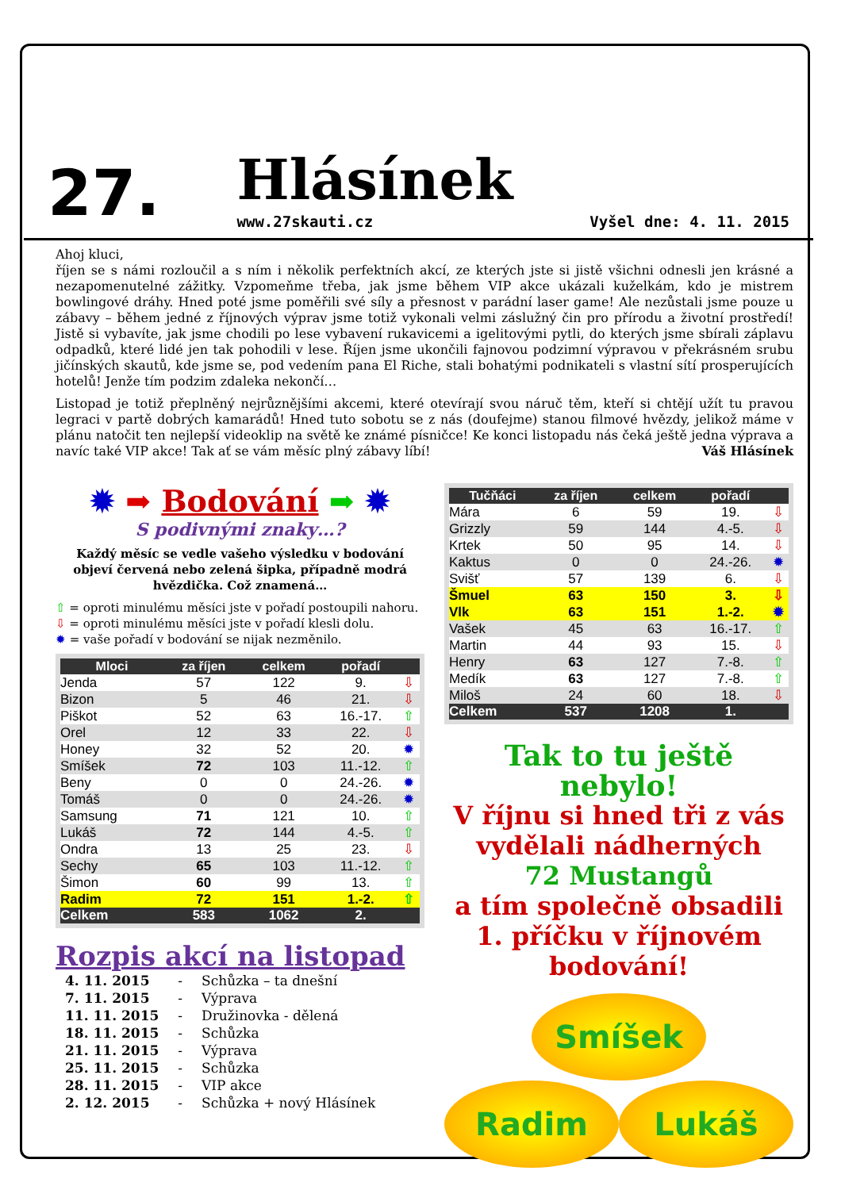27. Hlásínek
www.27skauti.cz Vyšel dne: 4. 11. 2015
Ahoj kluci,
říjen se s námi rozloučil a s ním i několik perfektních akcí, ze kterých jste si jistě všichni odnesli jen krásné a nezapomenutelné zážitky. Vzpomeňme třeba, jak jsme během VIP akce ukázali kuželkám, kdo je mistrem bowlingové dráhy. Hned poté jsme poměřili své síly a přesnost v parádní laser game! Ale nezůstali jsme pouze u zábavy – během jedné z říjnových výprav jsme totiž vykonali velmi záslužný čin pro přírodu a životní prostředí! Jistě si vybavíte, jak jsme chodili po lese vybavení rukavicemi a igelitovými pytli, do kterých jsme sbírali záplavu odpadků, které lidé jen tak pohodili v lese. Říjen jsme ukončili fajnovou podzimní výpravou v překrásném srubu jičínských skautů, kde jsme se, pod vedením pana El Riche, stali bohatými podnikateli s vlastní sítí prosperujících hotelů! Jenže tím podzim zdaleka nekončí…
Listopad je totiž přeplněný nejrůznějšími akcemi, které otevírají svou náruč těm, kteří si chtějí užít tu pravou legraci v partě dobrých kamarádů! Hned tuto sobotu se z nás (doufejme) stanou filmové hvězdy, jelikož máme v plánu natočit ten nejlepší videoklip na světě ke známé písničce! Ke konci listopadu nás čeká ještě jedna výprava a navíc také VIP akce! Tak ať se vám měsíc plný zábavy líbí! Váš Hlásínek
✹ ➡ Bodování ➡ ✹
S podivnými znaky…?
Každý měsíc se vedle vašeho výsledku v bodování objeví červená nebo zelená šipka, případně modrá hvězdička. Což znamená…
⇧ = oproti minulému měsíci jste v pořadí postoupili nahoru.
⇩ = oproti minulému měsíci jste v pořadí klesli dolu.
✹ = vaše pořadí v bodování se nijak nezměnilo.
| Mloci | za říjen | celkem | pořadí | |
| --- | --- | --- | --- | --- |
| Jenda | 57 | 122 | 9. | ⇩ |
| Bizon | 5 | 46 | 21. | ⇩ |
| Piškot | 52 | 63 | 16.-17. | ⇧ |
| Orel | 12 | 33 | 22. | ⇩ |
| Honey | 32 | 52 | 20. | ✹ |
| Smíšek | 72 | 103 | 11.-12. | ⇧ |
| Beny | 0 | 0 | 24.-26. | ✹ |
| Tomáš | 0 | 0 | 24.-26. | ✹ |
| Samsung | 71 | 121 | 10. | ⇧ |
| Lukáš | 72 | 144 | 4.-5. | ⇧ |
| Ondra | 13 | 25 | 23. | ⇩ |
| Sechy | 65 | 103 | 11.-12. | ⇧ |
| Šimon | 60 | 99 | 13. | ⇧ |
| Radim | 72 | 151 | 1.-2. | ⇧ |
| Celkem | 583 | 1062 | 2. | |
Rozpis akcí na listopad
| 4. 11. 2015 | - | Schůzka – ta dnešní |
| 7. 11. 2015 | - | Výprava |
| 11. 11. 2015 | - | Družinovka - dělená |
| 18. 11. 2015 | - | Schůzka |
| 21. 11. 2015 | - | Výprava |
| 25. 11. 2015 | - | Schůzka |
| 28. 11. 2015 | - | VIP akce |
| 2. 12. 2015 | - | Schůzka + nový Hlásínek |
| Tučňáci | za říjen | celkem | pořadí | |
| --- | --- | --- | --- | --- |
| Mára | 6 | 59 | 19. | ⇩ |
| Grizzly | 59 | 144 | 4.-5. | ⇩ |
| Krtek | 50 | 95 | 14. | ⇩ |
| Kaktus | 0 | 0 | 24.-26. | ✹ |
| Svišť | 57 | 139 | 6. | ⇩ |
| Šmuel | 63 | 150 | 3. | ⇩ |
| Vlk | 63 | 151 | 1.-2. | ✹ |
| Vašek | 45 | 63 | 16.-17. | ⇧ |
| Martin | 44 | 93 | 15. | ⇩ |
| Henry | 63 | 127 | 7.-8. | ⇧ |
| Medík | 63 | 127 | 7.-8. | ⇧ |
| Miloš | 24 | 60 | 18. | ⇩ |
| Celkem | 537 | 1208 | 1. | |
Tak to tu ještě nebylo!
V říjnu si hned tři z vás
vydělali nádherných
72 Mustangů
a tím společně obsadili 1. příčku v říjnovém bodování!
Smíšek
Radim Lukáš